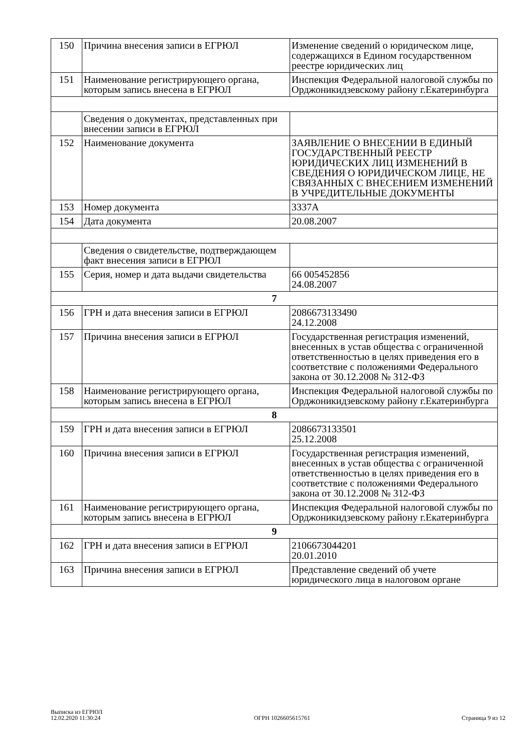| 150 | Причина внесения записи в ЕГРЮЛ | Изменение сведений о юридическом лице, содержащихся в Едином государственном реестре юридических лиц |
| 151 | Наименование регистрирующего органа, которым запись внесена в ЕГРЮЛ | Инспекция Федеральной налоговой службы по Орджоникидзевскому району г.Екатеринбурга |
| | Сведения о документах, представленных при внесении записи в ЕГРЮЛ | |
| 152 | Наименование документа | ЗАЯВЛЕНИЕ О ВНЕСЕНИИ В ЕДИНЫЙ ГОСУДАРСТВЕННЫЙ РЕЕСТР ЮРИДИЧЕСКИХ ЛИЦ ИЗМЕНЕНИЙ В СВЕДЕНИЯ О ЮРИДИЧЕСКОМ ЛИЦЕ, НЕ СВЯЗАННЫХ С ВНЕСЕНИЕМ ИЗМЕНЕНИЙ В УЧРЕДИТЕЛЬНЫЕ ДОКУМЕНТЫ |
| 153 | Номер документа | 3337А |
| 154 | Дата документа | 20.08.2007 |
| | Сведения о свидетельстве, подтверждающем факт внесения записи в ЕГРЮЛ | |
| 155 | Серия, номер и дата выдачи свидетельства | 66 005452856 24.08.2007 |
| 7 | | |
| 156 | ГРН и дата внесения записи в ЕГРЮЛ | 2086673133490 24.12.2008 |
| 157 | Причина внесения записи в ЕГРЮЛ | Государственная регистрация изменений, внесенных в устав общества с ограниченной ответственностью в целях приведения его в соответствие с положениями Федерального закона от 30.12.2008 № 312-ФЗ |
| 158 | Наименование регистрирующего органа, которым запись внесена в ЕГРЮЛ | Инспекция Федеральной налоговой службы по Орджоникидзевскому району г.Екатеринбурга |
| 8 | | |
| 159 | ГРН и дата внесения записи в ЕГРЮЛ | 2086673133501 25.12.2008 |
| 160 | Причина внесения записи в ЕГРЮЛ | Государственная регистрация изменений, внесенных в устав общества с ограниченной ответственностью в целях приведения его в соответствие с положениями Федерального закона от 30.12.2008 № 312-ФЗ |
| 161 | Наименование регистрирующего органа, которым запись внесена в ЕГРЮЛ | Инспекция Федеральной налоговой службы по Орджоникидзевскому району г.Екатеринбурга |
| 9 | | |
| 162 | ГРН и дата внесения записи в ЕГРЮЛ | 2106673044201 20.01.2010 |
| 163 | Причина внесения записи в ЕГРЮЛ | Представление сведений об учете юридического лица в налоговом органе |
Выписка из ЕГРЮЛ
12.02.2020 11:30:24
ОГРН 1026605615761
Страница 9 из 12